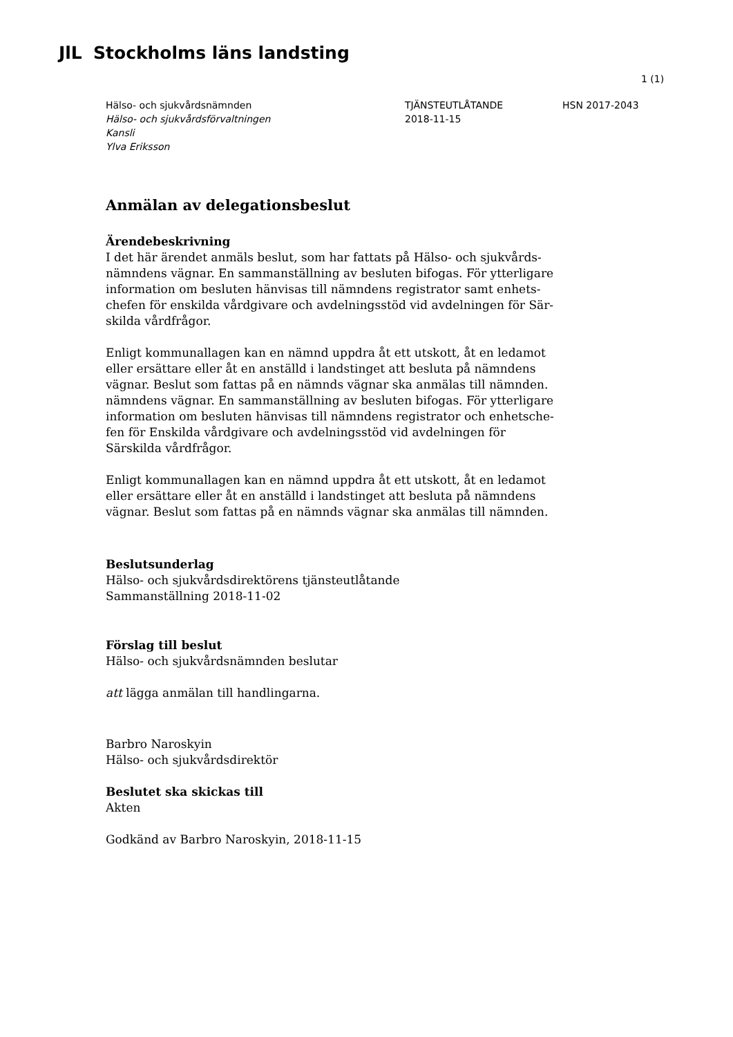JlL Stockholms läns landsting
1 (1)
Hälso- och sjukvårdsnämnden
Hälso- och sjukvårdsförvaltningen
Kansli
Ylva Eriksson
TJÄNSTEUTLÅTANDE
2018-11-15
HSN 2017-2043
Anmälan av delegationsbeslut
Ärendebeskrivning
I det här ärendet anmäls beslut, som har fattats på Hälso- och sjukvårds-nämndens vägnar. En sammanställning av besluten bifogas. För ytterligare information om besluten hänvisas till nämndens registrator samt enhets-chefen för enskilda vårdgivare och avdelningsstöd vid avdelningen för Sär-skilda vårdfrågor.
Enligt kommunallagen kan en nämnd uppdra åt ett utskott, åt en ledamot eller ersättare eller åt en anställd i landstinget att besluta på nämndens vägnar. Beslut som fattas på en nämnds vägnar ska anmälas till nämnden. nämndens vägnar. En sammanställning av besluten bifogas. För ytterligare information om besluten hänvisas till nämndens registrator och enhetsche-fen för Enskilda vårdgivare och avdelningsstöd vid avdelningen för Särskilda vårdfrågor.
Enligt kommunallagen kan en nämnd uppdra åt ett utskott, åt en ledamot eller ersättare eller åt en anställd i landstinget att besluta på nämndens vägnar. Beslut som fattas på en nämnds vägnar ska anmälas till nämnden.
Beslutsunderlag
Hälso- och sjukvårdsdirektörens tjänsteutlåtande
Sammanställning 2018-11-02
Förslag till beslut
Hälso- och sjukvårdsnämnden beslutar
att lägga anmälan till handlingarna.
Barbro Naroskyin
Hälso- och sjukvårdsdirektör
Beslutet ska skickas till
Akten
Godkänd av Barbro Naroskyin, 2018-11-15